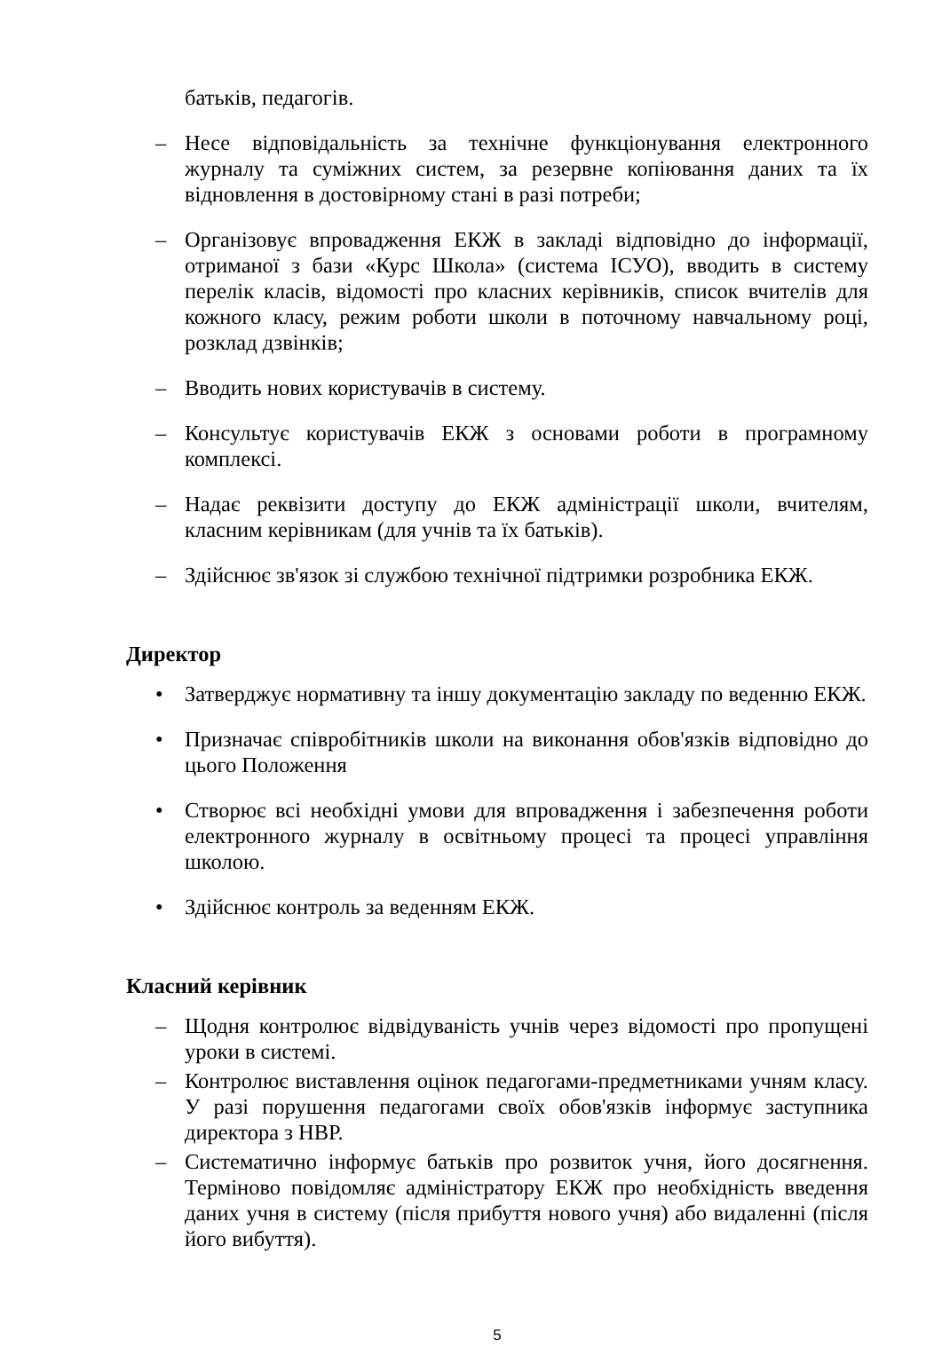батьків, педагогів.
– Несе відповідальність за технічне функціонування електронного журналу та суміжних систем, за резервне копіювання даних та їх відновлення в достовірному стані в разі потреби;
– Організовує впровадження ЕКЖ в закладі відповідно до інформації, отриманої з бази «Курс Школа» (система ІСУО), вводить в систему перелік класів, відомості про класних керівників, список вчителів для кожного класу, режим роботи школи в поточному навчальному році, розклад дзвінків;
– Вводить нових користувачів в систему.
– Консультує користувачів ЕКЖ з основами роботи в програмному комплексі.
– Надає реквізити доступу до ЕКЖ адміністрації школи, вчителям, класним керівникам (для учнів та їх батьків).
– Здійснює зв'язок зі службою технічної підтримки розробника ЕКЖ.
Директор
• Затверджує нормативну та іншу документацію закладу по веденню ЕКЖ.
• Призначає співробітників школи на виконання обов'язків відповідно до цього Положення
• Створює всі необхідні умови для впровадження і забезпечення роботи електронного журналу в освітньому процесі та процесі управління школою.
• Здійснює контроль за веденням ЕКЖ.
Класний керівник
– Щодня контролює відвідуваність учнів через відомості про пропущені уроки в системі.
– Контролює виставлення оцінок педагогами-предметниками учням класу. У разі порушення педагогами своїх обов'язків інформує заступника директора з НВР.
– Систематично інформує батьків про розвиток учня, його досягнення. Терміново повідомляє адміністратору ЕКЖ про необхідність введення даних учня в систему (після прибуття нового учня) або видаленні (після його вибуття).
5